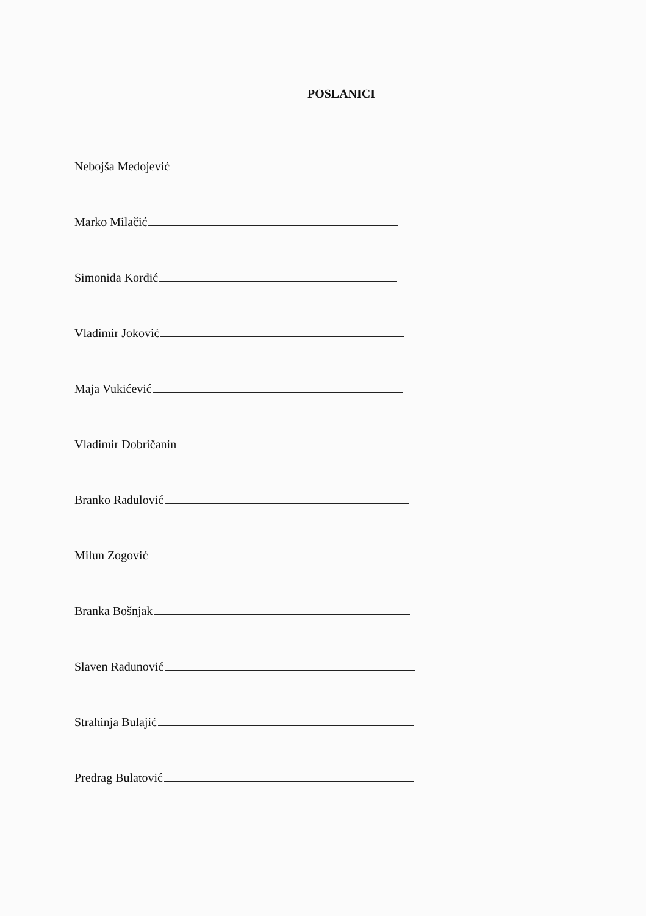POSLANICI
Nebojša Medojević
Marko Milačić
Simonida Kordić
Vladimir Joković
Maja Vukićević
Vladimir Dobričanin
Branko Radulović
Milun Zogović
Branka Bošnjak
Slaven Radunović
Strahinja Bulajić
Predrag Bulatović